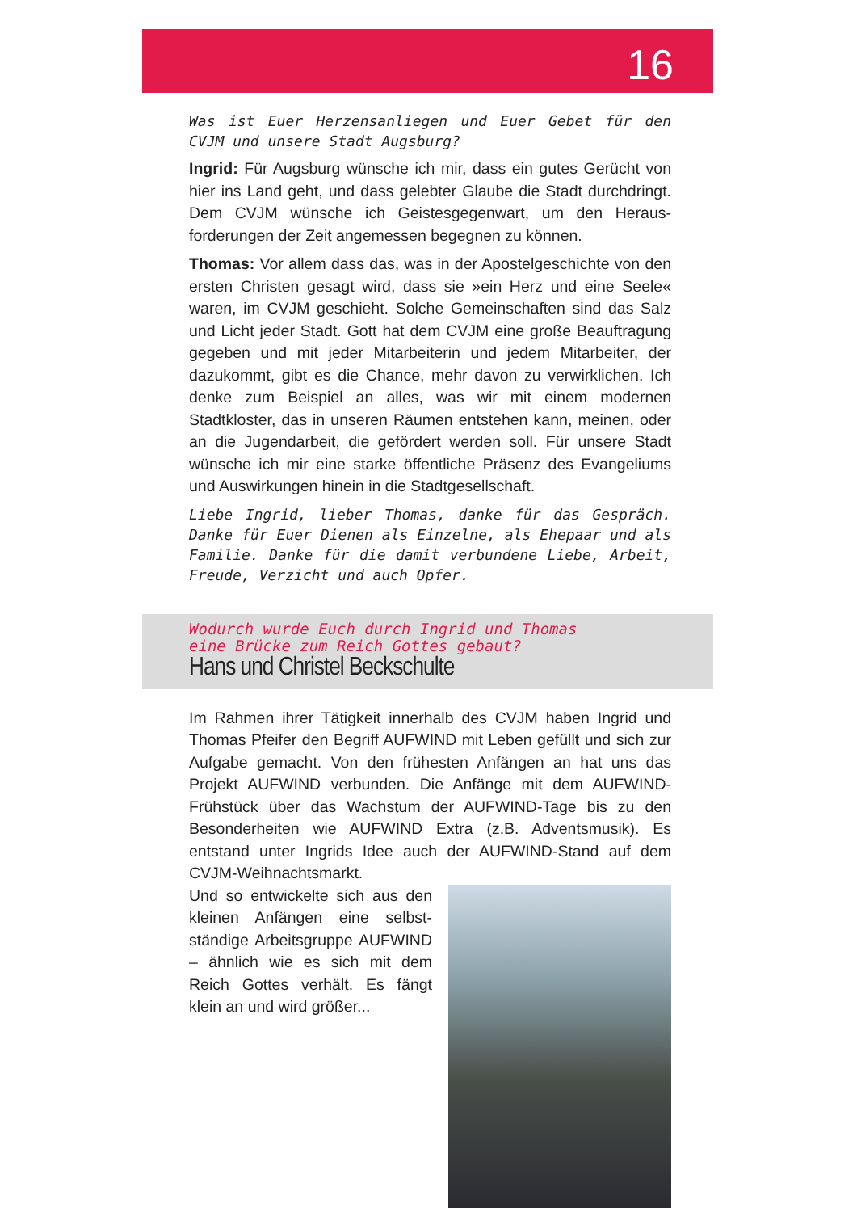16
Was ist Euer Herzensanliegen und Euer Gebet für den CVJM und unsere Stadt Augsburg?
Ingrid: Für Augsburg wünsche ich mir, dass ein gutes Gerücht von hier ins Land geht, und dass gelebter Glaube die Stadt durchdringt. Dem CVJM wünsche ich Geistesgegenwart, um den Heraus­forderungen der Zeit angemessen begegnen zu können.
Thomas: Vor allem dass das, was in der Apostelgeschichte von den ersten Christen gesagt wird, dass sie »ein Herz und eine Seele« waren, im CVJM geschieht. Solche Gemeinschaften sind das Salz und Licht jeder Stadt. Gott hat dem CVJM eine große Beauftragung gegeben und mit jeder Mitarbeiterin und jedem Mitarbeiter, der dazukommt, gibt es die Chance, mehr davon zu verwirklichen. Ich denke zum Beispiel an alles, was wir mit einem modernen Stadtkloster, das in unseren Räumen entstehen kann, meinen, oder an die Jugendarbeit, die gefördert werden soll. Für unsere Stadt wünsche ich mir eine starke öffentliche Präsenz des Evangeliums und Auswirkungen hinein in die Stadtgesellschaft.
Liebe Ingrid, lieber Thomas, danke für das Gespräch. Danke für Euer Dienen als Einzelne, als Ehepaar und als Familie. Danke für die damit verbundene Liebe, Arbeit, Freude, Verzicht und auch Opfer.
Wodurch wurde Euch durch Ingrid und Thomas
eine Brücke zum Reich Gottes gebaut?
Hans und Christel Beckschulte
Im Rahmen ihrer Tätigkeit innerhalb des CVJM haben Ingrid und Thomas Pfeifer den Begriff AUFWIND mit Leben gefüllt und sich zur Aufgabe gemacht. Von den frühesten Anfängen an hat uns das Projekt AUFWIND verbunden. Die Anfänge mit dem AUFWIND-Frühstück über das Wachstum der AUFWIND-Tage bis zu den Besonderheiten wie AUFWIND Extra (z.B. Adventsmusik). Es entstand unter Ingrids Idee auch der AUFWIND-Stand auf dem CVJM-Weihnachtsmarkt.
Und so entwickelte sich aus den kleinen Anfängen eine selbst­ständige Arbeitsgruppe AUF­WIND – ähnlich wie es sich mit dem Reich Gottes verhält. Es fängt klein an und wird größer...